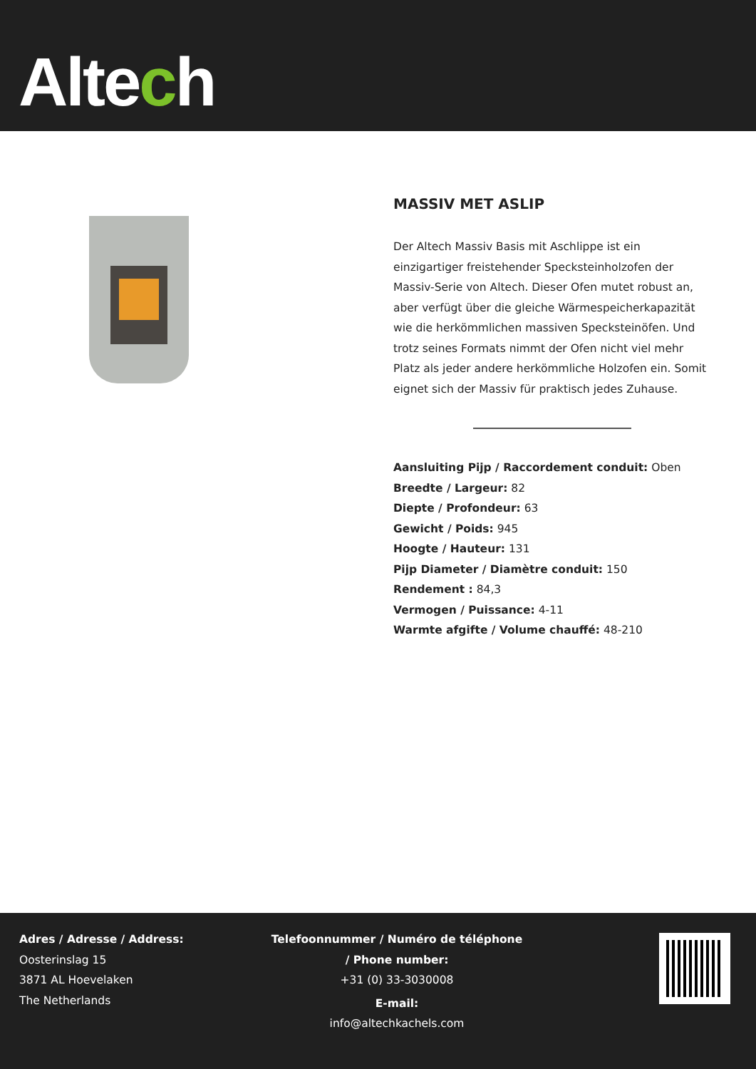Altech
MASSIV MET ASLIP
Der Altech Massiv Basis mit Aschlippe ist ein einzigartiger freistehender Specksteinholzofen der Massiv-Serie von Altech. Dieser Ofen mutet robust an, aber verfügt über die gleiche Wärmespeicherkapazität wie die herkömmlichen massiven Specksteinöfen. Und trotz seines Formats nimmt der Ofen nicht viel mehr Platz als jeder andere herkömmliche Holzofen ein. Somit eignet sich der Massiv für praktisch jedes Zuhause.
Aansluiting Pijp / Raccordement conduit: Oben
Breedte / Largeur: 82
Diepte / Profondeur: 63
Gewicht / Poids: 945
Hoogte / Hauteur: 131
Pijp Diameter / Diamètre conduit: 150
Rendement : 84,3
Vermogen / Puissance: 4-11
Warmte afgifte / Volume chauffé: 48-210
Adres / Adresse / Address:
Oosterinslag 15
3871 AL Hoevelaken
The Netherlands
Telefoonnummer / Numéro de téléphone
/ Phone number:
+31 (0) 33-3030008
E-mail:
info@altechkachels.com